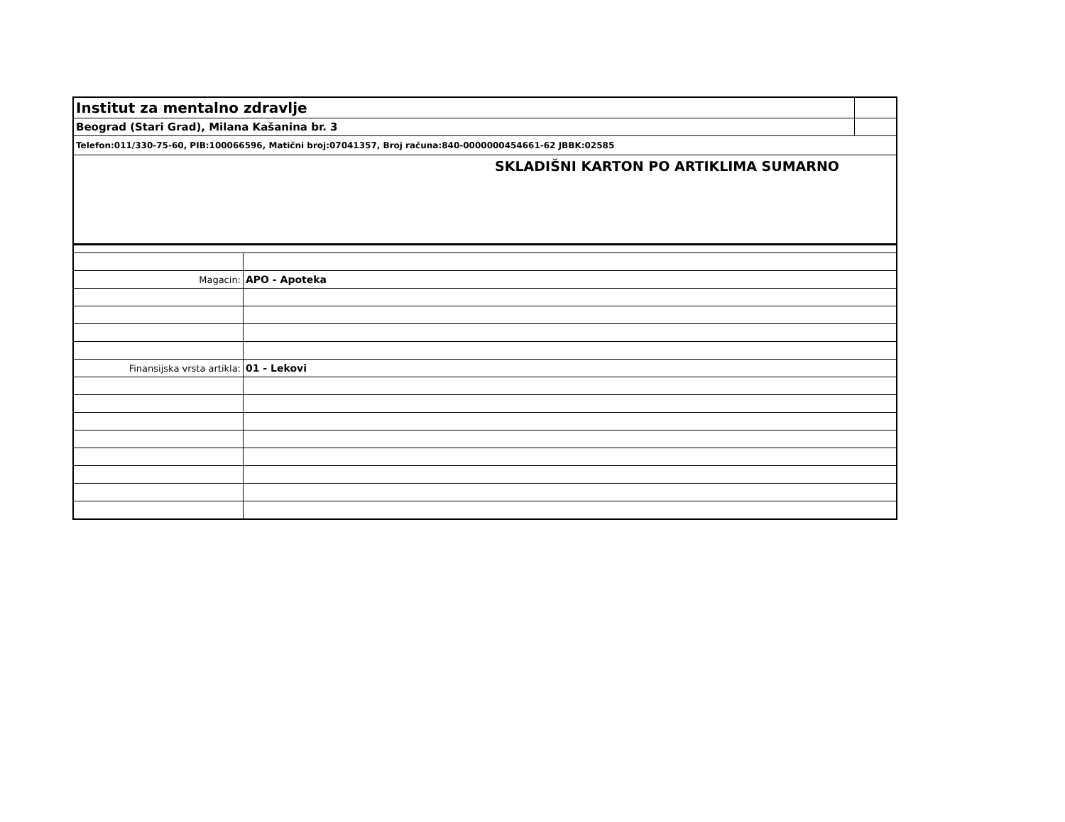| Institut za mentalno zdravlje | |
| Beograd (Stari Grad), Milana Kašanina br. 3 | |
| Telefon:011/330-75-60, PIB:100066596, Matični broj:07041357, Broj računa:840-0000000454661-62 JBBK:02585 | |
| SKLADIŠNI KARTON PO ARTIKLIMA SUMARNO | |
| Magacin: | APO - Apoteka |
| Finansijska vrsta artikla: | 01 - Lekovi |